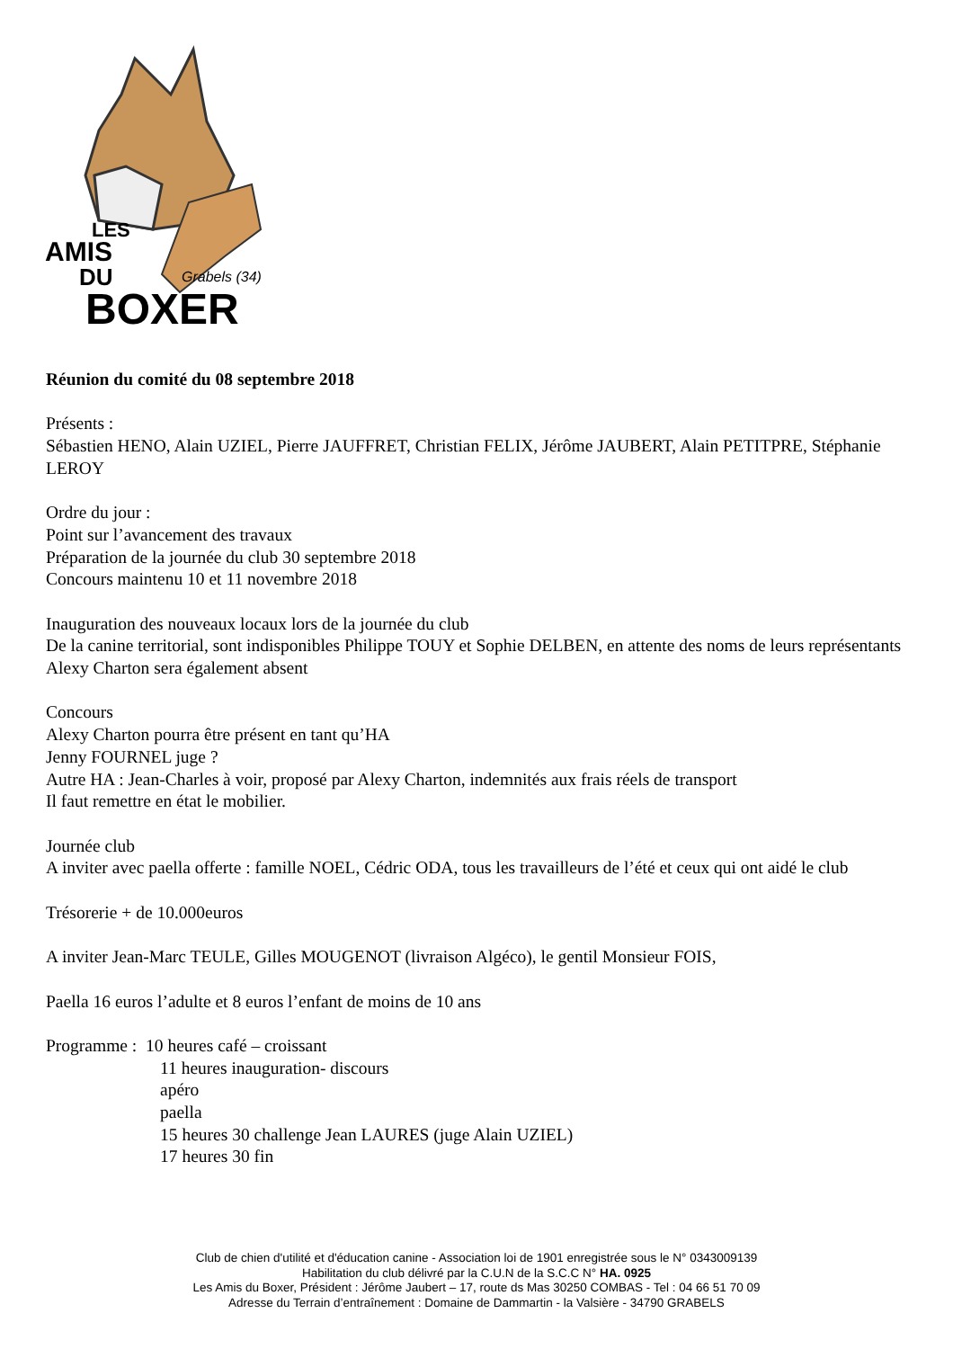LES
AMIS
DU
Grabels (34)
BOXER
Réunion du comité du 08 septembre 2018
Présents :
Sébastien HENO, Alain UZIEL, Pierre JAUFFRET, Christian FELIX, Jérôme JAUBERT, Alain PETITPRE, Stéphanie LEROY
Ordre du jour :
Point sur l’avancement des travaux
Préparation de la journée du club 30 septembre 2018
Concours maintenu 10 et 11 novembre 2018
Inauguration des nouveaux locaux lors de la journée du club
De la canine territorial, sont indisponibles Philippe TOUY et Sophie DELBEN, en attente des noms de leurs représentants
Alexy Charton sera également absent
Concours
Alexy Charton pourra être présent en tant qu’HA
Jenny FOURNEL juge ?
Autre HA : Jean-Charles à voir, proposé par Alexy Charton, indemnités aux frais réels de transport
Il faut remettre en état le mobilier.
Journée club
A inviter avec paella offerte : famille NOEL, Cédric ODA, tous les travailleurs de l’été et ceux qui ont aidé le club
Trésorerie + de 10.000euros
A inviter Jean-Marc TEULE, Gilles MOUGENOT (livraison Algéco), le gentil Monsieur FOIS,
Paella 16 euros l’adulte et 8 euros l’enfant de moins de 10 ans
Programme : 10 heures café – croissant
11 heures inauguration- discours
apéro
paella
15 heures 30 challenge Jean LAURES (juge Alain UZIEL)
17 heures 30 fin
Club de chien d'utilité et d'éducation canine - Association loi de 1901 enregistrée sous le N° 0343009139
Habilitation du club délivré par la C.U.N de la S.C.C N° HA. 0925
Les Amis du Boxer, Président : Jérôme Jaubert – 17, route ds Mas 30250 COMBAS - Tel : 04 66 51 70 09
Adresse du Terrain d’entraînement : Domaine de Dammartin - la Valsière - 34790 GRABELS